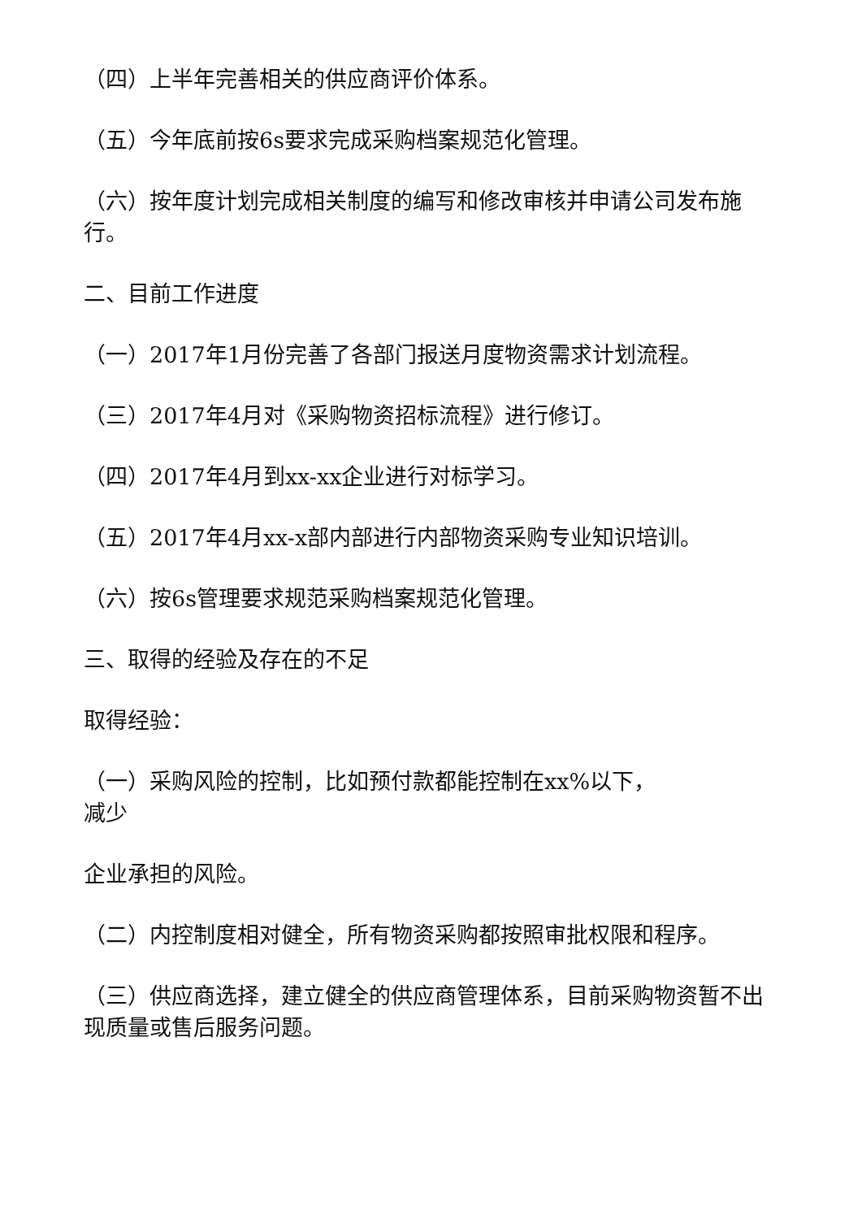（四）上半年完善相关的供应商评价体系。
（五）今年底前按6s要求完成采购档案规范化管理。
（六）按年度计划完成相关制度的编写和修改审核并申请公司发布施行。
二、目前工作进度
（一）2017年1月份完善了各部门报送月度物资需求计划流程。
（三）2017年4月对《采购物资招标流程》进行修订。
（四）2017年4月到xx-xx企业进行对标学习。
（五）2017年4月xx-x部内部进行内部物资采购专业知识培训。
（六）按6s管理要求规范采购档案规范化管理。
三、取得的经验及存在的不足
取得经验：
（一）采购风险的控制，比如预付款都能控制在xx%以下，
减少
企业承担的风险。
（二）内控制度相对健全，所有物资采购都按照审批权限和程序。
（三）供应商选择，建立健全的供应商管理体系，目前采购物资暂不出现质量或售后服务问题。